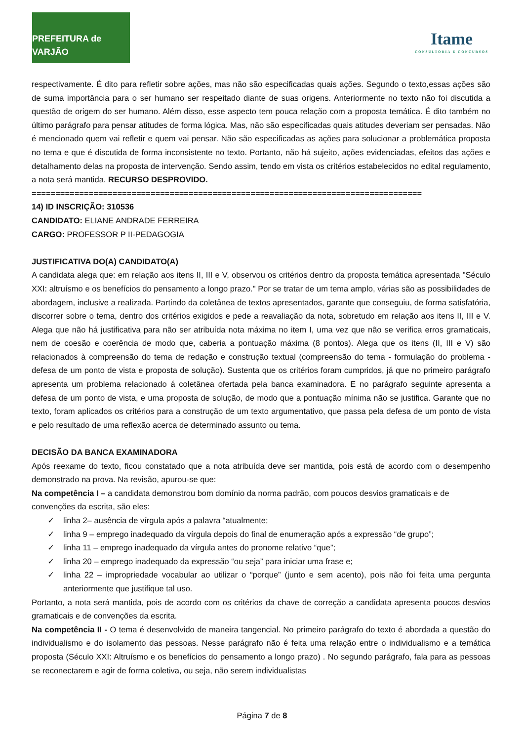PREFEITURA de VARJÃO
Itame
CONSULTORIA E CONCURSOS
respectivamente. É dito para refletir sobre ações, mas não são especificadas quais ações. Segundo o texto,essas ações são de suma importância para o ser humano ser respeitado diante de suas origens. Anteriormente no texto não foi discutida a questão de origem do ser humano. Além disso, esse aspecto tem pouca relação com a proposta temática. É dito também no último parágrafo para pensar atitudes de forma lógica. Mas, não são especificadas quais atitudes deveriam ser pensadas. Não é mencionado quem vai refletir e quem vai pensar. Não são especificadas as ações para solucionar a problemática proposta no tema e que é discutida de forma inconsistente no texto. Portanto, não há sujeito, ações evidenciadas, efeitos das ações e detalhamento delas na proposta de intervenção. Sendo assim, tendo em vista os critérios estabelecidos no edital regulamento, a nota será mantida. RECURSO DESPROVIDO.
==================================================================================
14) ID INSCRIÇÃO: 310536
CANDIDATO: ELIANE ANDRADE FERREIRA
CARGO: PROFESSOR P II-PEDAGOGIA
JUSTIFICATIVA DO(A) CANDIDATO(A)
A candidata alega que: em relação aos itens II, III e V, observou os critérios dentro da proposta temática apresentada "Século XXI: altruísmo e os benefícios do pensamento a longo prazo." Por se tratar de um tema amplo, várias são as possibilidades de abordagem, inclusive a realizada. Partindo da coletânea de textos apresentados, garante que conseguiu, de forma satisfatória, discorrer sobre o tema, dentro dos critérios exigidos e pede a reavaliação da nota, sobretudo em relação aos itens II, III e V. Alega que não há justificativa para não ser atribuída nota máxima no item I, uma vez que não se verifica erros gramaticais, nem de coesão e coerência de modo que, caberia a pontuação máxima (8 pontos). Alega que os itens (II, III e V) são relacionados à compreensão do tema de redação e construção textual (compreensão do tema - formulação do problema - defesa de um ponto de vista e proposta de solução). Sustenta que os critérios foram cumpridos, já que no primeiro parágrafo apresenta um problema relacionado á coletânea ofertada pela banca examinadora. E no parágrafo seguinte apresenta a defesa de um ponto de vista, e uma proposta de solução, de modo que a pontuação mínima não se justifica. Garante que no texto, foram aplicados os critérios para a construção de um texto argumentativo, que passa pela defesa de um ponto de vista e pelo resultado de uma reflexão acerca de determinado assunto ou tema.
DECISÃO DA BANCA EXAMINADORA
Após reexame do texto, ficou constatado que a nota atribuída deve ser mantida, pois está de acordo com o desempenho demonstrado na prova. Na revisão, apurou-se que:
Na competência I – a candidata demonstrou bom domínio da norma padrão, com poucos desvios gramaticais e de convenções da escrita, são eles:
✓ linha 2– ausência de vírgula após a palavra “atualmente;
✓ linha 9 – emprego inadequado da vírgula depois do final de enumeração após a expressão “de grupo”;
✓ linha 11 – emprego inadequado da vírgula antes do pronome relativo “que”;
✓ linha 20 – emprego inadequado da expressão “ou seja” para iniciar uma frase e;
✓ linha 22 – impropriedade vocabular ao utilizar o “porque” (junto e sem acento), pois não foi feita uma pergunta anteriormente que justifique tal uso.
Portanto, a nota será mantida, pois de acordo com os critérios da chave de correção a candidata apresenta poucos desvios gramaticais e de convenções da escrita.
Na competência II - O tema é desenvolvido de maneira tangencial. No primeiro parágrafo do texto é abordada a questão do individualismo e do isolamento das pessoas. Nesse parágrafo não é feita uma relação entre o individualismo e a temática proposta (Século XXI: Altruísmo e os benefícios do pensamento a longo prazo) . No segundo parágrafo, fala para as pessoas se reconectarem e agir de forma coletiva, ou seja, não serem individualistas
Página 7 de 8